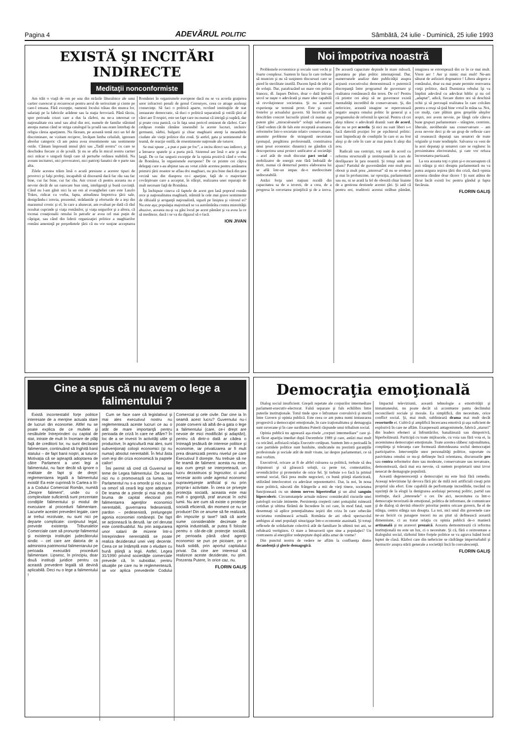Pagina 4 ADEVĂRUL POLITIC Sâmbătă, 24 iulie - Duminică, 25 iulie 1993
EXISTĂ ŞI INCITĂRI INDIRECTE
Meditaţii nonconformiste
Am trăit o viaţă de om pe una din străzile lăturalnice ale unui cartier cunoscut şi recunoscut pentru aerul de seriozitate şi cinste pe care-l emana. Fără excepţie, oamenii locului trăiau din munca lor, salariaţi pe la fabricile arădene sau la staţia feroviară. Până târziu, spre perioada crizei care a dus la război, nu ne-a interesat ce naţionalitate era unul sau altul din noi, numele de familie stârnind atenţia numai când se striga catalogul la şcoală sau eram întrebaţi de religia căreia aparţinem. Nu făceam, pe această temă nici un fel de discriminare, ne vizitam reciproc, învăţam limba celuilalt, ignoram absolut categoric că am putea avea resentimente sau sentimente ostile. Cântam împreună imnul ţării sau „Tatăl nostru” cu care se deschidea fiecare zi de şcoală. Şi nu se afla în micul nostru cartier nici măcar o singură fiinţă care să perturbe ordinea stabilită. Nu aveam incitatori, nici provocatori, nici patrioţi fanatici de o parte sau alta.
Zilele acestea trăim însă o acută presiune a acestor tipuri de prooroci şi falşi profeţi, incapabili să discearnă dacă fac rău sau fac bine, cui fac bine, cui fac rău. Am crezut că pentru aceasta nu e nevoie decât de un oarecare bun simţ, inteligenţă şi bună cuviinţă. Când nu l-am găsit nici la un om al evangheliei care este Laszlo Tokes, ridicat cu vorba, fapta, atitudinea împotriva ţării sale, denigrându-i istoria, prezentul, strădaniile şi eforturile de a ieşi din marasmul cronic şi el, în care a alunecat, am evaluat pe dată că răul rezultat cuprinde şi viaţa românilor, şi viaţa ungurilor şi a altora, că tocmai conaţionalii omului în patrafir ar avea cel mai puţin de câştigat, sau când din liderii organizaţiei politice a maghiarilor români ameninţă pe preşedintele ţării că nu vor susţine acceptarea României în organismele europene dacă nu se va acorda graţierea unor infractori penali de genul Ceresnyes, ceea ce atrage aceleaşi consecinţe. Să faci o politică aparte, ocolind instituţiile de stat instaurate democratic, să duci o politică separatistă şi ostilă ţării al cărei aer îl respiri, este un fapt care nu numai că intrigă şi supără, dar şi poate crea panică, ca în faţa unui pericol eminent de război. Care cetăţean român rămâne insensibil la aceste lucruri, inclusiv germanii, sârbii, bulgarii şi chiar maghiarii atenţi la meandrele ciudate ale vieţii politice din zonă. Şi astfel, gata şi sentimentul de teamă, de reacţie ostilă, de resentimente naţionale ale tuturor.
Se mai spune „ a pun e paie pe foc”, a incita direct sau indirect, şi a întoarce spatele şi a purta pică. Sistemul are însă o arie şi mai largă. De ce fac ungurii excepţie de la opinia pozitivă când e vorba de România, în organismele europene? De ce printre cei câţiva delegaţi care s-au abţinut sau au votat zilele acestea pentru amânarea primirii ţării noastre se aflau doi maghiari, nu ştiu bine dacă din ţara vecină sau din diaspora ce-i aparţine, faţă de o majoritate covârşitoare care a acceptat, în sfârşit, realizarea unei reparaţii de mult necesare faţă de România.
Îşi închipuie cineva că faptele de acest gen lasă poporul român rece şi naţionalitatea maghiară, stârnită la cele mai grave sentimente de răfuială şi aroganţă naţionalistă, sigură pe liniştea şi viitorul ei? Nu este aşa; populaţia majoritară se va autoîntărâta contra minorităţii abuzive, aceasta nu-şi va găsi locul pe acest pământ şi va avea la ce să mediteze, dacă i se va da răgazul să o facă.
ION JIVAN
Noi împotriva noastră
Problemele economice şi sociale sunt vechi şi foarte complexe. Suntem în faza în care trebuie să muncim şi nu să susţinem discursuri care se pierd în sterilitate inutilă. Ducem lipsă de idei şi de soluţii. Dar, parafrazând un mare om politic francez, dl. Jaques Delors, doar o dată într-un secol se naşte o adevărată şi mare idee capabilă să revoluţioneze societatea. Şi nu arareori experienţa se termină prost. Este şi cazul fostelor şi actualului guvern. Să încercăm să descifrăm concret lucrurile ştiind că numai aşa putem găsi „miraculoasele” soluţii salvatoare. Când vedem cât de fals este receptată avansarea reformelor într-o societate relativ conservatoare, anumite probleme de stringentă necesitate (şomajul, pregătirea profesională, constituirea unui ţesut economic dinamic) ne gândim că descoperirea unui proiect unificator al societăţii – acel atât de mult discutat pact social – mobilizator de energii este fără îndoială de dorit, numai că demersul pentru elaborarea lui se află într-un impas de-o mediocritate indiscutabilă.
Astăzi forţa unei naţiuni rezidă din capacitatea sa de a investi, de a crea, de a progresa în cercetarea ştiinţifică şi de a inova. De această capacitate depinde în mare măsură, greutatea pe plan politic internaţional. Dar, numeroasele analize date publicităţii asupra acţiunii executivului demonstrează o puternică discrepanţă între programul de guvernare şi realitatea românească din teren. De ce? Pentru că printre cei aleşi să ne guverneze există mentalităţi incredibil de conservatoare. Şi, din nefericire, această imagine se repercutează negativ asupra omului politic în general şi a programului de reformă în special. Pentru că cei aleşi trăiesc o adevărată dramă: sunt de acord, dar nu se pot acorda. Şi nici nu sunt liberi s-o facă datorită poziţiei lor pe eşichierul politic: sunt împiedicaţi de condiţiile în care ei au fost aleşi şi de cele în care ar mai putea fi aleşi din nou.
Radicali sau centrişti, toţi sunt de acord cu reforma structurală şi instituţională în curs de desfăşurare în ţara noastră. Şi totuşi unde am ajuns? Partidul de guvernământ este mult prea obosit şi mult prea „interesat” să nu se erodeze şi mai în profunzime, iar opoziţia, parlamentară sau nu, ni se arată la fel de obosită chiar înainte de a gestiona destinele acestei ţări. Şi iată că pentru noi, truditorii acestui străbun pământ, imaginea se estompează din ce în ce mai mult. Vrem aer ! Aer şi nimic mai mult! Ne-am săturat de asfixieri dogmatice ! Libera alegere a românului, doar ea mai poate permite renovarea vieţii politice, dacă Duminica orbului îşi va împlini adevărul cu adevărat biblic şi nu cel „adaptat”, adică, fiecare dintre noi să deschisă ochii şi să perceapă realitatea în care colcăim pentru a reuşi să ţină bine votul în mâna sa. Noi, cei mulţi, care plătim greu greşelile aleşilor noştri, noi avem nevoie, pe lângă cele câteva bune grupuri parlamentare – stângiste, centriste, liberale, neoliberale sau conservatoare – am avea nevoie deci şi de un grup de reflexie care să reunească deputaţi sau senatori de toate originile şi toate tendinţele. Salvarea va veni de la acei deputaţi şi senatori care se regăsesc în proximitatea electoratului, şi care vor refuza încorsetarea partizană.
La ora aceasta toţi o ştim şi-o recunoaştem că nici stânga şi nici dreapta parlamentară nu va putea asigura ieşirea ţării din criză, dacă opinia acesteia rămâne doar tăcere ! Şi sunt atâtea de făcut încât există loc pentru gândul şi fapta fiecăruia.
FLORIN GALIŞ
Cine a spus că nu avem o lege a falimentului ?
Există incontestabil forţe politice interesate de a menţine actuala stare de lucruri din economie. Altfel nu se poate explica de ce multele şi nesătulele întreprinderi cu capital de stat, intrate de mult în încetare de plăţi faţă de creditorii lor, nu sunt declarate falimentare, continuând să înghită banii statului – de fapt banii noştri, ai tuturor. Motivaţia că se aşteaptă adoptarea de către Parlament a unei legi a falimentului, nu face decât să ignore o realitate de fapt şi de drept: reglementarea legală a falimentului există! Ea este cuprinsă în Cartea a III-a a Codului Comercial Român, numită „Despre faliment”, unde cu o complexitate suficientă sunt prezentate condiţiile falimentului şi modul de executare al procedurii falimentare. Lacunele acestei prevederi legale, care ar trebui rezolvate, nu sunt nici pe departe complicate: conţinutul legal, prevede existenţa Tribunalelor Comerciale care să pronunţe falimentul şi existenţa instituţiei judecătorului sindic – cel care are datoria de a administra patrimoniul falimentarului pe perioada executării procedurii falimentare. Lipsesc, în principiu, doar două instituţii juridice pentru ca această prevedere legală să devină aplicabilă. Deci nu o lege a falimentului !
Cum se face oare că legislativul şi mai ales executivul nostru nu reglementează aceste lucruri ce au o atât de mare importanţă pentru perioada de criză în care ne aflăm? În loc de a se investi în activităţi utile şi productive, în agricultură mai ales, sunt subvenţionaţi coloşii economici (şi nu numai) absolut nerentabili. În felul ăsta vom ieşi din criza economică la paştele cailor!
Îmi permit să cred că Guvernul se teme de Legea falimentului. De aceea nici nu o promovează ca lumea. Iar Parlamentul nu s-a omorât şi nici nu se va omorî să ceară legi spre adoptare. De teama de a pierde şi mai mult din bruma de capital electoral prin falimentarea agenţilor economici nerentabili, guvernarea fedesenistă, pardon – pedesenistă, prelungeşte agonia economiei româneşti. De fapt se acţionează la derută. Iar cel derutat este contribuabilul. Nu prin asigurarea unor salarii de mizerie într-o întreprindere nerentabilă se poate realiza dezideratul unei vieţi decente. Ceea ce se întâmplă este o eludare cu bună ştiinţă a legii. Astfel, Legea 31/1990 privind societăţile comerciale prevede că, în subsidiar, pentru situaţiile pe care nu le reglementează, se vor aplica prevederile Codului Comercial şi cele civile. Dar cine ia în seamă acest lucru? Guvernului nu-i poate conveni să aibă de-a gata o lege a falimentului (care, ce-i drept are nevoie de mici modificări şi adaptări), pentru că dintr-o dată ar cădea o întreagă ţesătură de interese politice şi economie, iar privatizarea ar fi mult prea dinamizată pentru nivelul pe care Executivul îl doreşte. Nu trebuie să ne fie teamă de faliment: acesta nu este, aşa cum greşit se interpretează, un lucru dezastruos şi îngrozitor, ci unul necesar acolo unde agentul economic supravieţuieşte artificial şi nu prin propria-i activitate. În ceea ce priveşte protecţia socială, aceasta este mai mult o gogoriţă, praf aruncat în ochii lumii. Nu are cum să existe o protecţie socială eficientă, din moment ce nu se produce! Din ce anume să fie realizată, din impozite şi taxe? Iată că acele sume considerabile decimate de agonia industrială, ar putea fi folosite pentru o cât-de-cât protecţie socială, pe perioada până când agenţii economici se pun pe picioare, pe o bază solidă, prin aportul capitalului privat. Da cine are interesul să realizeze aceste deziderate, nu ştim. Prezenta Putere, în orice caz, nu.
FLORIN GALIŞ
Democraţia emoţională
Dialog social insuficient. Greşeli repetate ale corpurilor intermediare parlament-executiv-electorat. Falsă separare şi fals echilibru între puterile instituţionale. Totul tinde spre o înfruntare convulsivă şi sterilă între Guvern şi opinia publică. Este ceea ce am putea numi instaurarea progresivă a democraţiei emoţionale, în care iraţionalitatea şi demagogia sunt suverane şi în care surditatea Puterii răspunde unui tribalism social.
Opinia publică nu agreează aşa-zisele „corpuri intermediare” care şi-au făcut apariţia imediat după Decembrie 1989 şi care, astăzi mai mult ca oricând, asfixiază relaţia Executiv-cetăţean. Suntem într-o perioadă în care partidele politice sunt huiduite, sindicatele nu prezintă garanţiile profesionale şi sociale atât de mult visate, iar despre parlamentari, ce să mai vorbim.
Executivul, oricare ar fi de altfel culoarea sa politică, trebuie să dea răspunsuri şi să găsească soluţii, ca peste tot, contestatiilor, revendicărilor şi protestelor de orice fel. Şi trebuie s-o facă la primul semnal social, fără prea multe negocieri, cu bună ştiinţă elasticizată, utilizând interlocutori cu adevărat reprezentativi. Dar, la noi, în noua stare politică, născută din frângerile a mii de vieţi tinere, societatea funcţionează cu un sistem nervos hipertrofiat şi un altul sanguin hipercoleric. Circumstanţele actuale măresc considerabil riscurile unei patologii sociale iminente. Persistenţa creşterii ratei şomajului ruinează cotidian şi ultima fărâmă de încredere în cei care, în mod fatal, sunt desemnaţi să aplice potenţialitatea ieşirii din criza în care orbecăie societatea românească actuală. România de azi oferă spectacolul ambiguu al unei populaţii sinucigaşe într-o economie asasinată. Şi totuşi reflexele de solidaritate colectivă atât de familiare în ultimii trei ani, se refulează vertiginos. O stare a întoarcerii spre sine a populaţiei? Un contrasens al energiilor redeşteptate după atâta amar de vreme?
Din punctul nostru de vedere ne aflăm la confluenţa dintre decandenţă şi glorie demagogică.
Impactul televiziunii, această tehnologie a emotivităţii şi instantaneului, nu poate decât să accentueze panta declinului reconcilierii sociale şi morale. Ea simplifică, din necesitate, orice conflict social. Şi, mai mult, subliniează drama mai mult decât resorturile ei. Cultivă şi amplifică încercarea emotivă şi-aşa suficient de explozivă în care ne aflăm. Exasperează antagonismele, fabrică „staruri” din leaders efemeri ai înfruntărilor, banalizează sau dimpotrivă, hiperbolizează. Participă cu toate mijloacele, cu voia sau fără voia ei, la ascensiunea democraţiei emoţionale. Toate acestea slăbesc raţionalitatea, conştiinţa şi toleranţa care formează dintotdeauna soclul democraţiei participative. Intervenţiile unor personalităţi politice, suportate cu pasivitatea omului ce nu-şi defineşte încă orientarea, discursurile pro sau contra reformelor dure sau moderate, conservatoare sau novatoare, demonstrează, dacă mai era nevoie, că suntem proprietarii unui izvor nesecat de demagogie populistă.
Această degenerescenţă a democraţiei nu este însă fără remediu. Aceeaşi televiziune îşi devora fără pic de milă zeii artificiali creaţi prin propriul său efort. Este capabilă de performanţe incredibile, trecând cu uşurinţă de la elogii la denigrarea aceluiaşi personaj politic, partid sau instituţie, dacă „interesele” o cer. De aici, necesitatea ca într-o democraţie terorizată de emoţional, politica de informare, de comunicare şi de dialog să devină obiectiv prioritar pentru oricare guvern, fie el de stânga, centru stânga sau dreapta. La noi, nici unul din guvernele care ne-au fericit cu pasagere treceri nu au ştiut să definească această dimensiune, ci au tratat relaţia cu opinia publică de-o manieră artizanală şi nu arareori prozaică. Aceasta demonstrează că reforma instituţională nu este un lux, ci o necesitate. Şi că, fără o reinventare a dialogului social, războiul între forţele politice se va agrava luând locul luptei de clasă. Război care din nefericire se răsfrânge imperturbabil şi destructiv asupra stării generale a societăţii încă în convalescenţă.
FLORIN GALIŞ